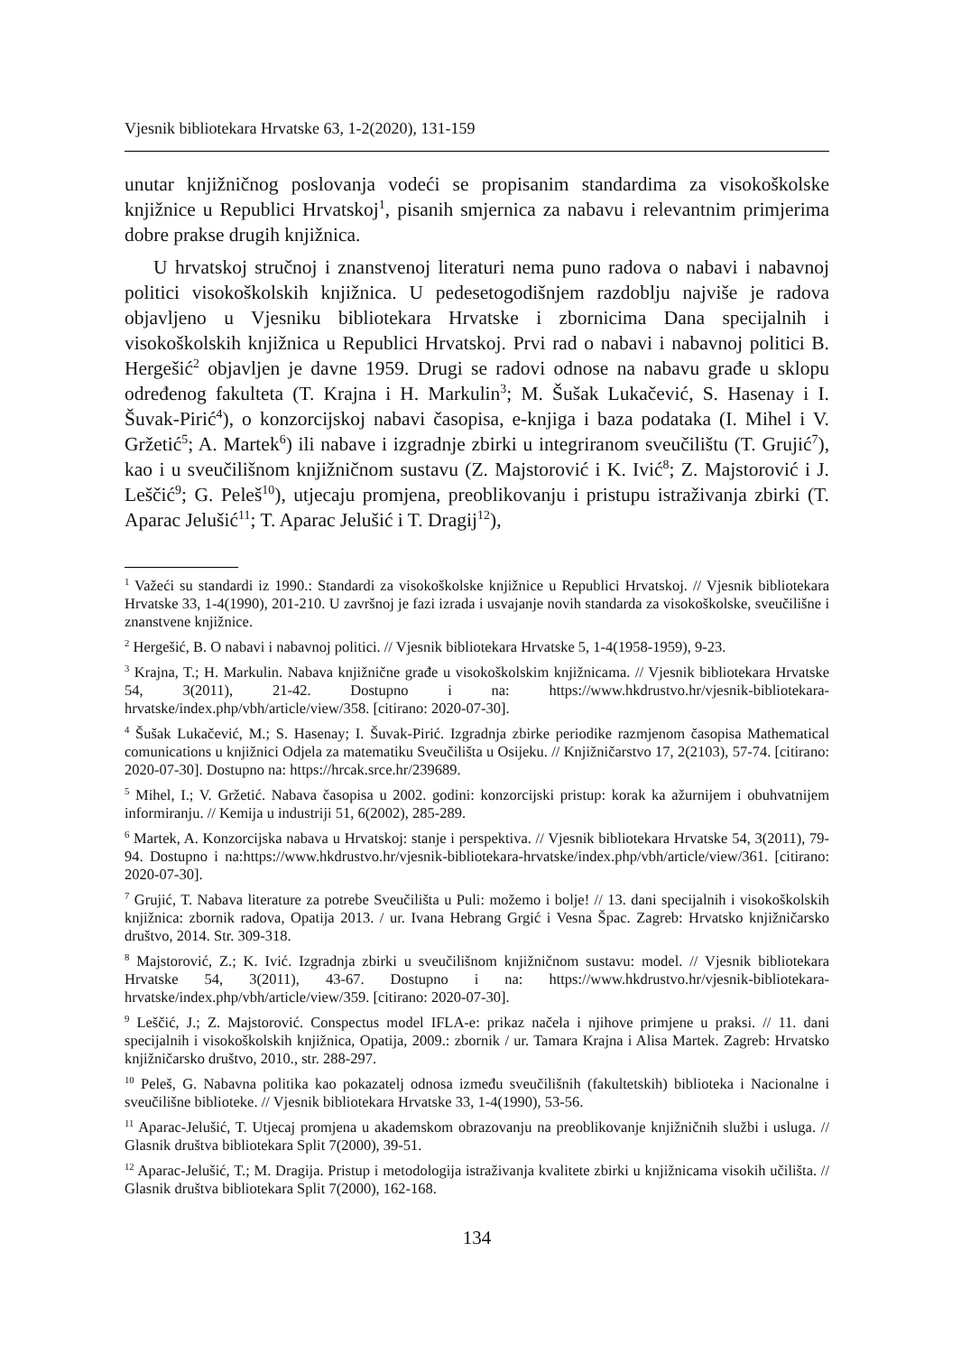Vjesnik bibliotekara Hrvatske 63, 1-2(2020), 131-159
unutar knjižničnog poslovanja vodeći se propisanim standardima za visokoškolske knjižnice u Republici Hrvatskoj<sup>1</sup>, pisanih smjernica za nabavu i relevantnim primjerima dobre prakse drugih knjižnica.
U hrvatskoj stručnoj i znanstvenoj literaturi nema puno radova o nabavi i nabavnoj politici visokoškolskih knjižnica. U pedesetogodišnjem razdoblju najviše je radova objavljeno u Vjesniku bibliotekara Hrvatske i zbornicima Dana specijalnih i visokoškolskih knjižnica u Republici Hrvatskoj. Prvi rad o nabavi i nabavnoj politici B. Hergešić<sup>2</sup> objavljen je davne 1959. Drugi se radovi odnose na nabavu građe u sklopu određenog fakulteta (T. Krajna i H. Markulin<sup>3</sup>; M. Šušak Lukačević, S. Hasenay i I. Šuvak-Pirić<sup>4</sup>), o konzorcijskoj nabavi časopisa, e-knjiga i baza podataka (I. Mihel i V. Gržetić<sup>5</sup>; A. Martek<sup>6</sup>) ili nabave i izgradnje zbirki u integriranom sveučilištu (T. Grujić<sup>7</sup>), kao i u sveučilišnom knjižničnom sustavu (Z. Majstorović i K. Ivić<sup>8</sup>; Z. Majstorović i J. Leščić<sup>9</sup>; G. Peleš<sup>10</sup>), utjecaju promjena, preoblikovanju i pristupu istraživanja zbirki (T. Aparac Jelušić<sup>11</sup>; T. Aparac Jelušić i T. Dragij<sup>12</sup>),
<sup>1</sup> Važeći su standardi iz 1990.: Standardi za visokoškolske knjižnice u Republici Hrvatskoj. // Vjesnik bibliotekara Hrvatske 33, 1-4(1990), 201-210. U završnoj je fazi izrada i usvajanje novih standarda za visokoškolske, sveučilišne i znanstvene knjižnice.
<sup>2</sup> Hergešić, B. O nabavi i nabavnoj politici. // Vjesnik bibliotekara Hrvatske 5, 1-4(1958-1959), 9-23.
<sup>3</sup> Krajna, T.; H. Markulin. Nabava knjižnične građe u visokoškolskim knjižnicama. // Vjesnik bibliotekara Hrvatske 54, 3(2011), 21-42. Dostupno i na: https://www.hkdrustvo.hr/vjesnik-bibliotekara-hrvatske/index.php/vbh/article/view/358. [citirano: 2020-07-30].
<sup>4</sup> Šušak Lukačević, M.; S. Hasenay; I. Šuvak-Pirić. Izgradnja zbirke periodike razmjenom časopisa Mathematical comunications u knjižnici Odjela za matematiku Sveučilišta u Osijeku. // Knjižničarstvo 17, 2(2103), 57-74. [citirano: 2020-07-30]. Dostupno na: https://hrcak.srce.hr/239689.
<sup>5</sup> Mihel, I.; V. Gržetić. Nabava časopisa u 2002. godini: konzorcijski pristup: korak ka ažurnijem i obuhvatnijem informiranju. // Kemija u industriji 51, 6(2002), 285-289.
<sup>6</sup> Martek, A. Konzorcijska nabava u Hrvatskoj: stanje i perspektiva. // Vjesnik bibliotekara Hrvatske 54, 3(2011), 79-94. Dostupno i na:https://www.hkdrustvo.hr/vjesnik-bibliotekara-hrvatske/index.php/vbh/article/view/361. [citirano: 2020-07-30].
<sup>7</sup> Grujić, T. Nabava literature za potrebe Sveučilišta u Puli: možemo i bolje! // 13. dani specijalnih i visokoškolskih knjižnica: zbornik radova, Opatija 2013. / ur. Ivana Hebrang Grgić i Vesna Špac. Zagreb: Hrvatsko knjižničarsko društvo, 2014. Str. 309-318.
<sup>8</sup> Majstorović, Z.; K. Ivić. Izgradnja zbirki u sveučilišnom knjižničnom sustavu: model. // Vjesnik bibliotekara Hrvatske 54, 3(2011), 43-67. Dostupno i na: https://www.hkdrustvo.hr/vjesnik-bibliotekara-hrvatske/index.php/vbh/article/view/359. [citirano: 2020-07-30].
<sup>9</sup> Leščić, J.; Z. Majstorović. Conspectus model IFLA-e: prikaz načela i njihove primjene u praksi. // 11. dani specijalnih i visokoškolskih knjižnica, Opatija, 2009.: zbornik / ur. Tamara Krajna i Alisa Martek. Zagreb: Hrvatsko knjižničarsko društvo, 2010., str. 288-297.
<sup>10</sup> Peleš, G. Nabavna politika kao pokazatelj odnosa između sveučilišnih (fakultetskih) biblioteka i Nacionalne i sveučilišne biblioteke. // Vjesnik bibliotekara Hrvatske 33, 1-4(1990), 53-56.
<sup>11</sup> Aparac-Jelušić, T. Utjecaj promjena u akademskom obrazovanju na preoblikovanje knjižničnih službi i usluga. // Glasnik društva bibliotekara Split 7(2000), 39-51.
<sup>12</sup> Aparac-Jelušić, T.; M. Dragija. Pristup i metodologija istraživanja kvalitete zbirki u knjižnicama visokih učilišta. // Glasnik društva bibliotekara Split 7(2000), 162-168.
134